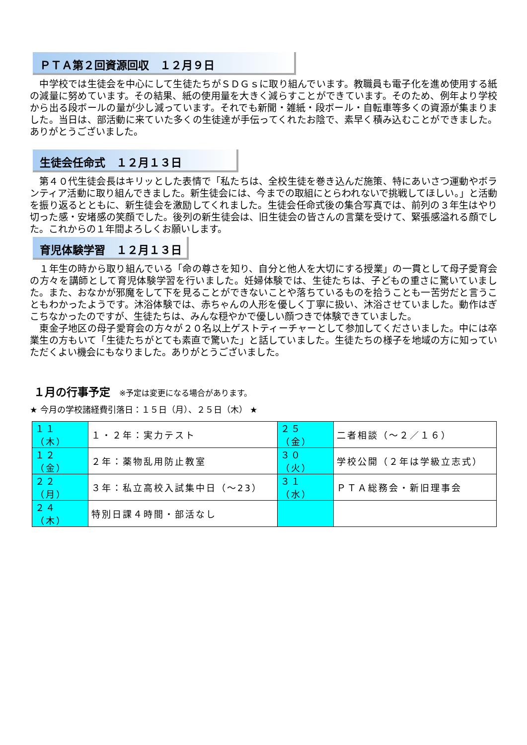ＰＴＡ第２回資源回収　１２月９日
　中学校では生徒会を中心にして生徒たちがＳＤＧｓに取り組んでいます。教職員も電子化を進め使用する紙の減量に努めています。その結果、紙の使用量を大きく減らすことができています。そのため、例年より学校から出る段ボールの量が少し減っています。それでも新聞・雑紙・段ボール・自転車等多くの資源が集まりました。当日は、部活動に来ていた多くの生徒達が手伝ってくれたお陰で、素早く積み込むことができました。ありがとうございました。
生徒会任命式　１２月１３日
　第４０代生徒会長はキリッとした表情で「私たちは、全校生徒を巻き込んだ施策、特にあいさつ運動やボランティア活動に取り組んできました。新生徒会には、今までの取組にとらわれないで挑戦してほしい。」と活動を振り返るとともに、新生徒会を激励してくれました。生徒会任命式後の集合写真では、前列の３年生はやり切った感・安堵感の笑顔でした。後列の新生徒会は、旧生徒会の皆さんの言葉を受けて、緊張感溢れる顔でした。これからの１年間よろしくお願いします。
育児体験学習　１２月１３日
　１年生の時から取り組んでいる「命の尊さを知り、自分と他人を大切にする授業」の一貫として母子愛育会の方々を講師として育児体験学習を行いました。妊婦体験では、生徒たちは、子どもの重さに驚いていました。また、おなかが邪魔をして下を見ることができないことや落ちているものを拾うことも一苦労だと言うこともわかったようです。沐浴体験では、赤ちゃんの人形を優しく丁寧に扱い、沐浴させていました。動作はぎこちなかったのですが、生徒たちは、みんな穏やかで優しい顔つきで体験できていました。
　東金子地区の母子愛育会の方々が２０名以上ゲストティーチャーとして参加してくださいました。中には卒業生の方もいて「生徒たちがとても素直で驚いた」と話していました。生徒たちの様子を地域の方に知っていただくよい機会にもなりました。ありがとうございました。
１月の行事予定 ※予定は変更になる場合があります。
★ 今月の学校諸経費引落日：１５日（月）、２５日（木） ★
| １１（木） | １・２年：実力テスト | ２５（金） | 二者相談（～２／１６） |
| １２（金） | ２年：薬物乱用防止教室 | ３０（火） | 学校公開（２年は学級立志式） |
| ２２（月） | ３年：私立高校入試集中日（～23） | ３１（水） | ＰＴＡ総務会・新旧理事会 |
| ２４（木） | 特別日課４時間・部活なし | | |